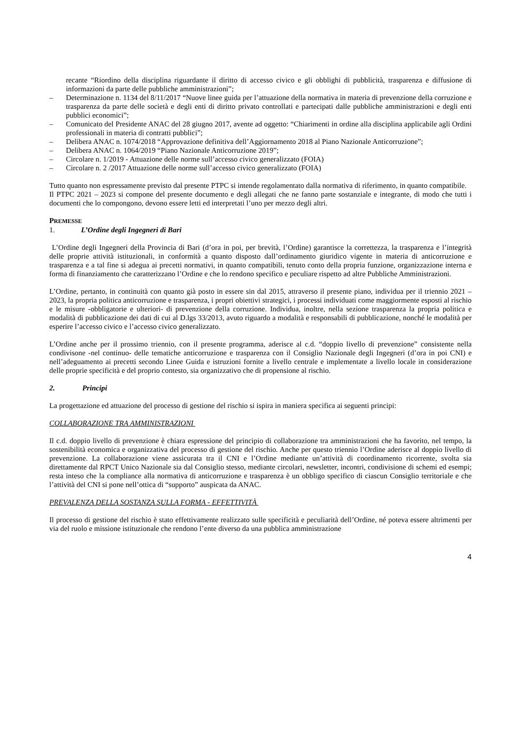recante “Riordino della disciplina riguardante il diritto di accesso civico e gli obblighi di pubblicità, trasparenza e diffusione di informazioni da parte delle pubbliche amministrazioni”;
– Determinazione n. 1134 del 8/11/2017 “Nuove linee guida per l’attuazione della normativa in materia di prevenzione della corruzione e trasparenza da parte delle società e degli enti di diritto privato controllati e partecipati dalle pubbliche amministrazioni e degli enti pubblici economici”;
– Comunicato del Presidente ANAC del 28 giugno 2017, avente ad oggetto: “Chiarimenti in ordine alla disciplina applicabile agli Ordini professionali in materia di contratti pubblici”;
– Delibera ANAC n. 1074/2018 “Approvazione definitiva dell’Aggiornamento 2018 al Piano Nazionale Anticorruzione”;
– Delibera ANAC n. 1064/2019 “Piano Nazionale Anticorruzione 2019”;
– Circolare n. 1/2019 - Attuazione delle norme sull’accesso civico generalizzato (FOIA)
– Circolare n. 2 /2017 Attuazione delle norme sull’accesso civico generalizzato (FOIA)
Tutto quanto non espressamente previsto dal presente PTPC si intende regolamentato dalla normativa di riferimento, in quanto compatibile.
Il PTPC 2021 – 2023 si compone del presente documento e degli allegati che ne fanno parte sostanziale e integrante, di modo che tutti i documenti che lo compongono, devono essere letti ed interpretati l’uno per mezzo degli altri.
PREMESSE
1. L’Ordine degli Ingegneri di Bari
L’Ordine degli Ingegneri della Provincia di Bari (d’ora in poi, per brevità, l’Ordine) garantisce la correttezza, la trasparenza e l’integrità delle proprie attività istituzionali, in conformità a quanto disposto dall’ordinamento giuridico vigente in materia di anticorruzione e trasparenza e a tal fine si adegua ai precetti normativi, in quanto compatibili, tenuto conto della propria funzione, organizzazione interna e forma di finanziamento che caratterizzano l’Ordine e che lo rendono specifico e peculiare rispetto ad altre Pubbliche Amministrazioni.
L’Ordine, pertanto, in continuità con quanto già posto in essere sin dal 2015, attraverso il presente piano, individua per il triennio 2021 – 2023, la propria politica anticorruzione e trasparenza, i propri obiettivi strategici, i processi individuati come maggiormente esposti al rischio e le misure -obbligatorie e ulteriori- di prevenzione della corruzione. Individua, inoltre, nella sezione trasparenza la propria politica e modalità di pubblicazione dei dati di cui al D.lgs 33/2013, avuto riguardo a modalità e responsabili di pubblicazione, nonché le modalità per esperire l’accesso civico e l’accesso civico generalizzato.
L’Ordine anche per il prossimo triennio, con il presente programma, aderisce al c.d. “doppio livello di prevenzione” consistente nella condivisone -nel continuo- delle tematiche anticorruzione e trasparenza con il Consiglio Nazionale degli Ingegneri (d’ora in poi CNI) e nell’adeguamento ai precetti secondo Linee Guida e istruzioni fornite a livello centrale e implementate a livello locale in considerazione delle proprie specificità e del proprio contesto, sia organizzativo che di propensione al rischio.
2. Principi
La progettazione ed attuazione del processo di gestione del rischio si ispira in maniera specifica ai seguenti principi:
COLLABORAZIONE TRA AMMINISTRAZIONI
Il c.d. doppio livello di prevenzione è chiara espressione del principio di collaborazione tra amministrazioni che ha favorito, nel tempo, la sostenibilità economica e organizzativa del processo di gestione del rischio. Anche per questo triennio l’Ordine aderisce al doppio livello di prevenzione. La collaborazione viene assicurata tra il CNI e l’Ordine mediante un’attività di coordinamento ricorrente, svolta sia direttamente dal RPCT Unico Nazionale sia dal Consiglio stesso, mediante circolari, newsletter, incontri, condivisione di schemi ed esempi; resta inteso che la compliance alla normativa di anticorruzione e trasparenza è un obbligo specifico di ciascun Consiglio territoriale e che l’attività del CNI si pone nell’ottica di “supporto” auspicata da ANAC.
PREVALENZA DELLA SOSTANZA SULLA FORMA - EFFETTIVITÀ
Il processo di gestione del rischio è stato effettivamente realizzato sulle specificità e peculiarità dell’Ordine, né poteva essere altrimenti per via del ruolo e missione istituzionale che rendono l’ente diverso da una pubblica amministrazione
4